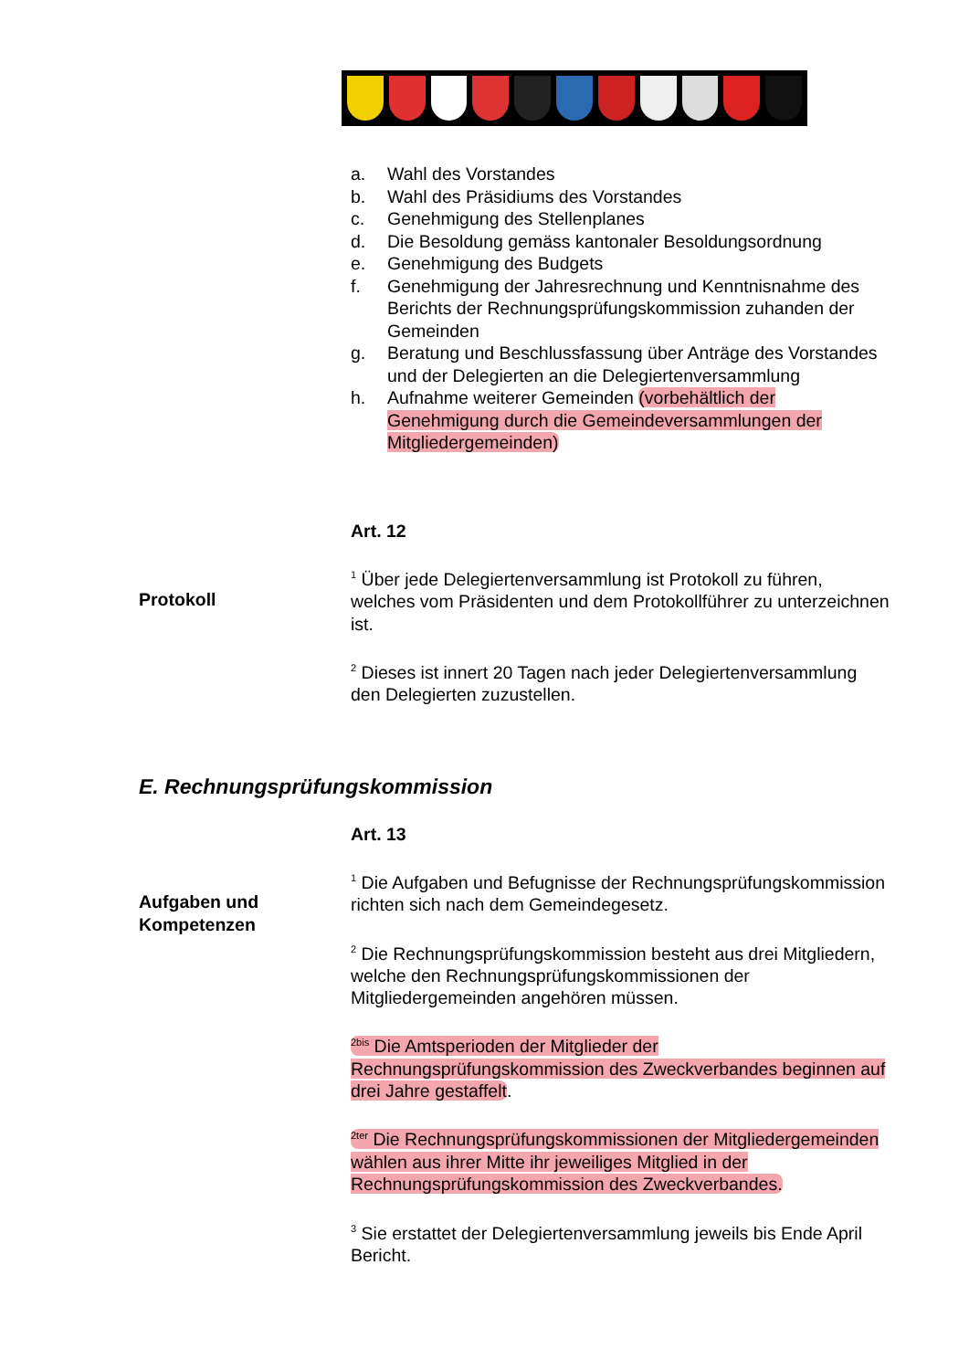a. Wahl des Vorstandes
b. Wahl des Präsidiums des Vorstandes
c. Genehmigung des Stellenplanes
d. Die Besoldung gemäss kantonaler Besoldungsordnung
e. Genehmigung des Budgets
f. Genehmigung der Jahresrechnung und Kenntnisnahme des Berichts der Rechnungsprüfungskommission zuhanden der Gemeinden
g. Beratung und Beschlussfassung über Anträge des Vorstandes und der Delegierten an die Delegiertenversammlung
h. Aufnahme weiterer Gemeinden (vorbehältlich der Genehmigung durch die Gemeindeversammlungen der Mitgliedergemeinden)
Art. 12
<sup>1</sup> Über jede Delegiertenversammlung ist Protokoll zu führen, welches vom Präsidenten und dem Protokollführer zu unterzeichnen ist.
<sup>2</sup> Dieses ist innert 20 Tagen nach jeder Delegiertenversammlung den Delegierten zuzustellen.
Art. 13
<sup>1</sup> Die Aufgaben und Befugnisse der Rechnungsprüfungskommission richten sich nach dem Gemeindegesetz.
<sup>2</sup> Die Rechnungsprüfungskommission besteht aus drei Mitgliedern, welche den Rechnungsprüfungskommissionen der Mitgliedergemeinden angehören müssen.
<sup>2bis</sup> Die Amtsperioden der Mitglieder der Rechnungsprüfungskommission des Zweckverbandes beginnen auf drei Jahre gestaffelt.
<sup>2ter</sup> Die Rechnungsprüfungskommissionen der Mitgliedergemeinden wählen aus ihrer Mitte ihr jeweiliges Mitglied in der Rechnungsprüfungskommission des Zweckverbandes.
<sup>3</sup> Sie erstattet der Delegiertenversammlung jeweils bis Ende April Bericht.
Protokoll
E. Rechnungsprüfungskommission
Aufgaben und Kompetenzen